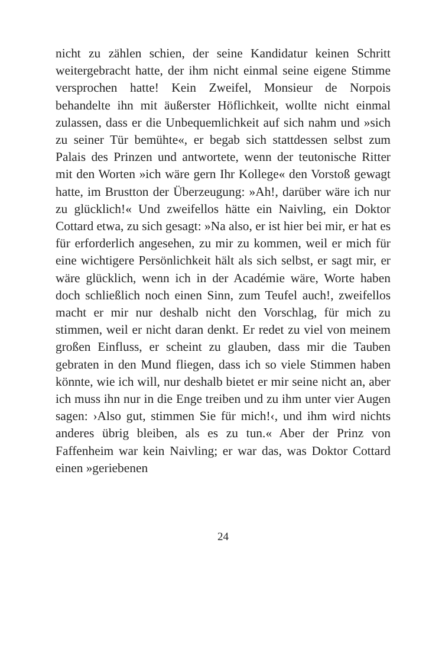nicht zu zählen schien, der seine Kandidatur keinen Schritt weitergebracht hatte, der ihm nicht einmal seine eigene Stimme versprochen hatte! Kein Zweifel, Monsieur de Norpois behandelte ihn mit äußerster Höflichkeit, wollte nicht einmal zulassen, dass er die Unbequemlichkeit auf sich nahm und »sich zu seiner Tür bemühte«, er begab sich stattdessen selbst zum Palais des Prinzen und antwortete, wenn der teutonische Ritter mit den Worten »ich wäre gern Ihr Kollege« den Vorstoß gewagt hatte, im Brustton der Überzeugung: »Ah!, darüber wäre ich nur zu glücklich!« Und zweifellos hätte ein Naivling, ein Doktor Cottard etwa, zu sich gesagt: »Na also, er ist hier bei mir, er hat es für erforderlich angesehen, zu mir zu kommen, weil er mich für eine wichtigere Persönlichkeit hält als sich selbst, er sagt mir, er wäre glücklich, wenn ich in der Académie wäre, Worte haben doch schließlich noch einen Sinn, zum Teufel auch!, zweifellos macht er mir nur deshalb nicht den Vorschlag, für mich zu stimmen, weil er nicht daran denkt. Er redet zu viel von meinem großen Einfluss, er scheint zu glauben, dass mir die Tauben gebraten in den Mund fliegen, dass ich so viele Stimmen haben könnte, wie ich will, nur deshalb bietet er mir seine nicht an, aber ich muss ihn nur in die Enge treiben und zu ihm unter vier Augen sagen: ›Also gut, stimmen Sie für mich!‹, und ihm wird nichts anderes übrig bleiben, als es zu tun.« Aber der Prinz von Faffenheim war kein Naivling; er war das, was Doktor Cottard einen »geriebenen
24